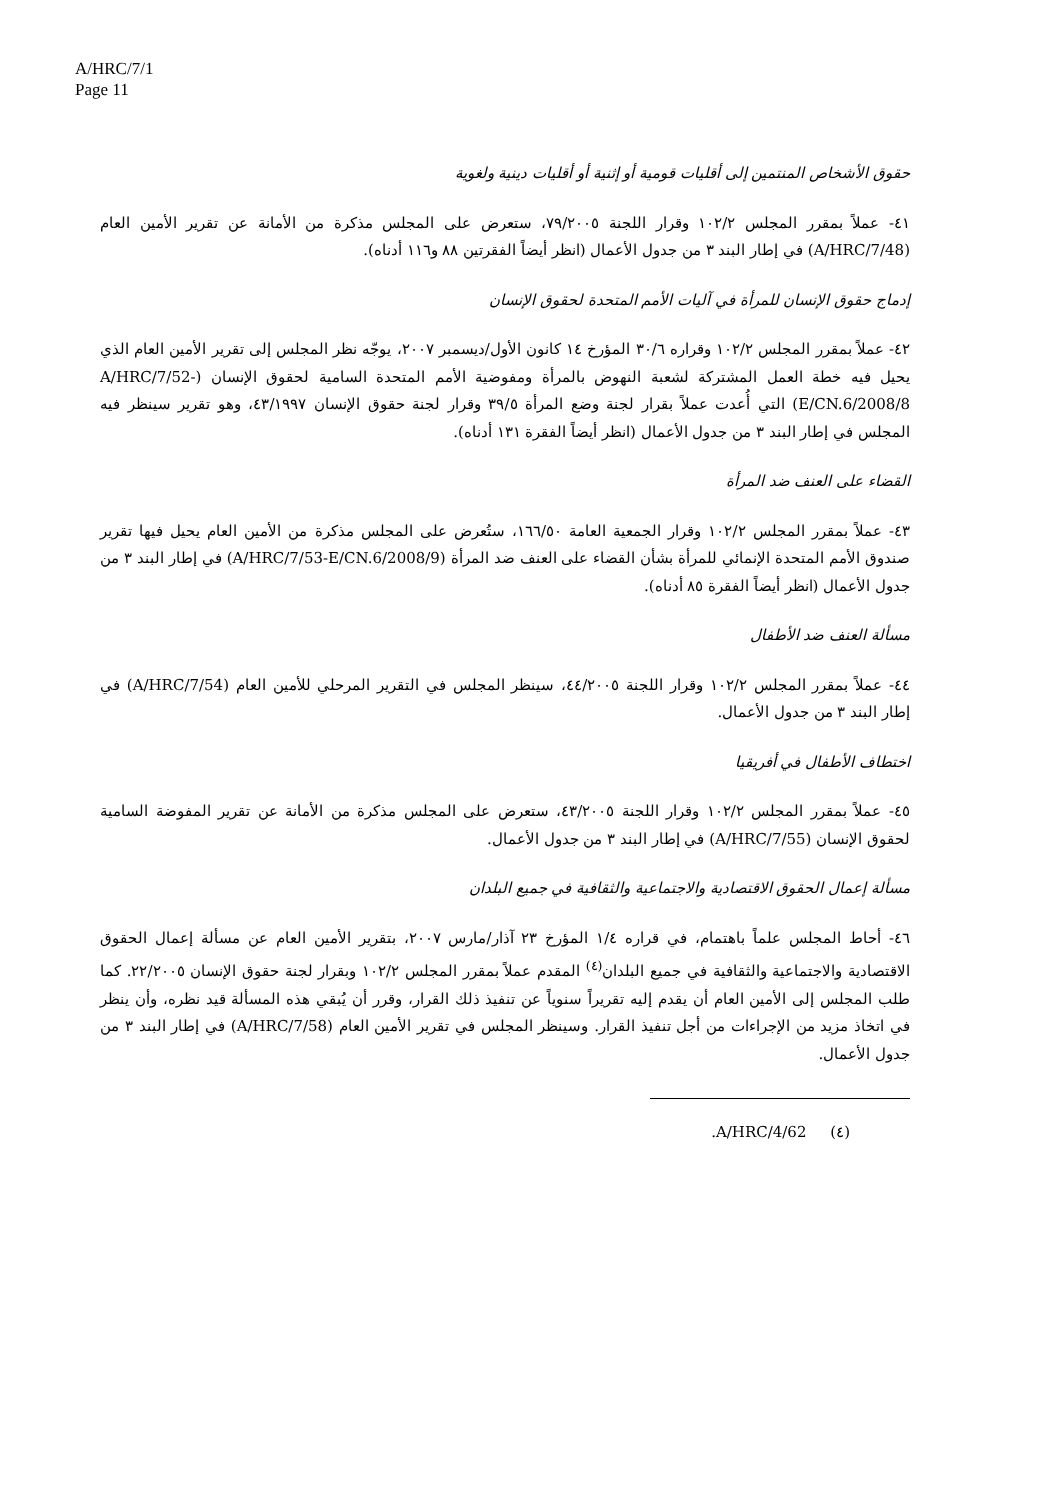A/HRC/7/1
Page 11
حقوق الأشخاص المنتمين إلى أقليات قومية أو إثنية أو أقليات دينية ولغوية
٤١- عملاً بمقرر المجلس ١٠٢/٢ وقرار اللجنة ٧٩/٢٠٠٥، ستعرض على المجلس مذكرة من الأمانة عن تقرير الأمين العام (A/HRC/7/48) في إطار البند ٣ من جدول الأعمال (انظر أيضاً الفقرتين ٨٨ و١١٦ أدناه).
إدماج حقوق الإنسان للمرأة في آليات الأمم المتحدة لحقوق الإنسان
٤٢- عملاً بمقرر المجلس ١٠٢/٢ وقراره ٣٠/٦ المؤرخ ١٤ كانون الأول/ديسمبر ٢٠٠٧، يوجّه نظر المجلس إلى تقرير الأمين العام الذي يحيل فيه خطة العمل المشتركة لشعبة النهوض بالمرأة ومفوضية الأمم المتحدة السامية لحقوق الإنسان (A/HRC/7/52-E/CN.6/2008/8) التي أُعدت عملاً بقرار لجنة وضع المرأة ٣٩/٥ وقرار لجنة حقوق الإنسان ٤٣/١٩٩٧، وهو تقرير سينظر فيه المجلس في إطار البند ٣ من جدول الأعمال (انظر أيضاً الفقرة ١٣١ أدناه).
القضاء على العنف ضد المرأة
٤٣- عملاً بمقرر المجلس ١٠٢/٢ وقرار الجمعية العامة ١٦٦/٥٠، ستُعرض على المجلس مذكرة من الأمين العام يحيل فيها تقرير صندوق الأمم المتحدة الإنمائي للمرأة بشأن القضاء على العنف ضد المرأة (A/HRC/7/53-E/CN.6/2008/9) في إطار البند ٣ من جدول الأعمال (انظر أيضاً الفقرة ٨٥ أدناه).
مسألة العنف ضد الأطفال
٤٤- عملاً بمقرر المجلس ١٠٢/٢ وقرار اللجنة ٤٤/٢٠٠٥، سينظر المجلس في التقرير المرحلي للأمين العام (A/HRC/7/54) في إطار البند ٣ من جدول الأعمال.
اختطاف الأطفال في أفريقيا
٤٥- عملاً بمقرر المجلس ١٠٢/٢ وقرار اللجنة ٤٣/٢٠٠٥، ستعرض على المجلس مذكرة من الأمانة عن تقرير المفوضة السامية لحقوق الإنسان (A/HRC/7/55) في إطار البند ٣ من جدول الأعمال.
مسألة إعمال الحقوق الاقتصادية والاجتماعية والثقافية في جميع البلدان
٤٦- أحاط المجلس علماً باهتمام، في قراره ١/٤ المؤرخ ٢٣ آذار/مارس ٢٠٠٧، بتقرير الأمين العام عن مسألة إعمال الحقوق الاقتصادية والاجتماعية والثقافية في جميع البلدان<sup>(٤)</sup> المقدم عملاً بمقرر المجلس ١٠٢/٢ وبقرار لجنة حقوق الإنسان ٢٢/٢٠٠٥. كما طلب المجلس إلى الأمين العام أن يقدم إليه تقريراً سنوياً عن تنفيذ ذلك القرار، وقرر أن يُبقي هذه المسألة قيد نظره، وأن ينظر في اتخاذ مزيد من الإجراءات من أجل تنفيذ القرار. وسينظر المجلس في تقرير الأمين العام (A/HRC/7/58) في إطار البند ٣ من جدول الأعمال.
(٤) A/HRC/4/62.